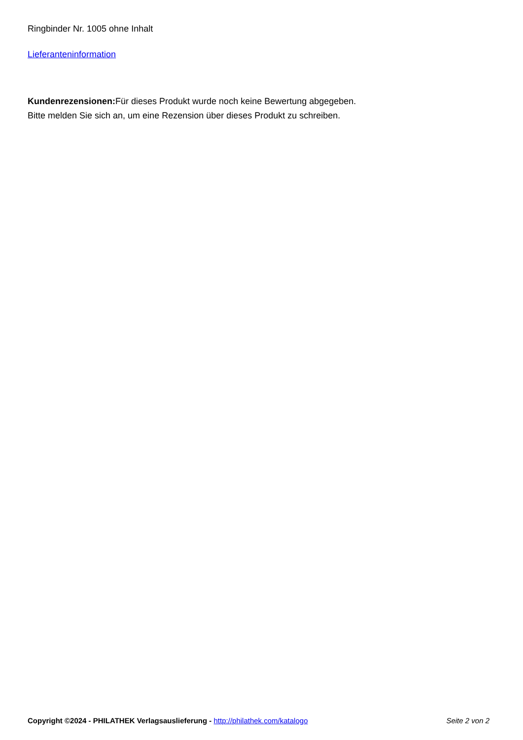Ringbinder Nr. 1005 ohne Inhalt
Lieferanteninformation
Kundenrezensionen: Für dieses Produkt wurde noch keine Bewertung abgegeben.
Bitte melden Sie sich an, um eine Rezension über dieses Produkt zu schreiben.
Copyright ©2024 - PHILATHEK Verlagsauslieferung - http://philathek.com/katalogo Seite 2 von 2